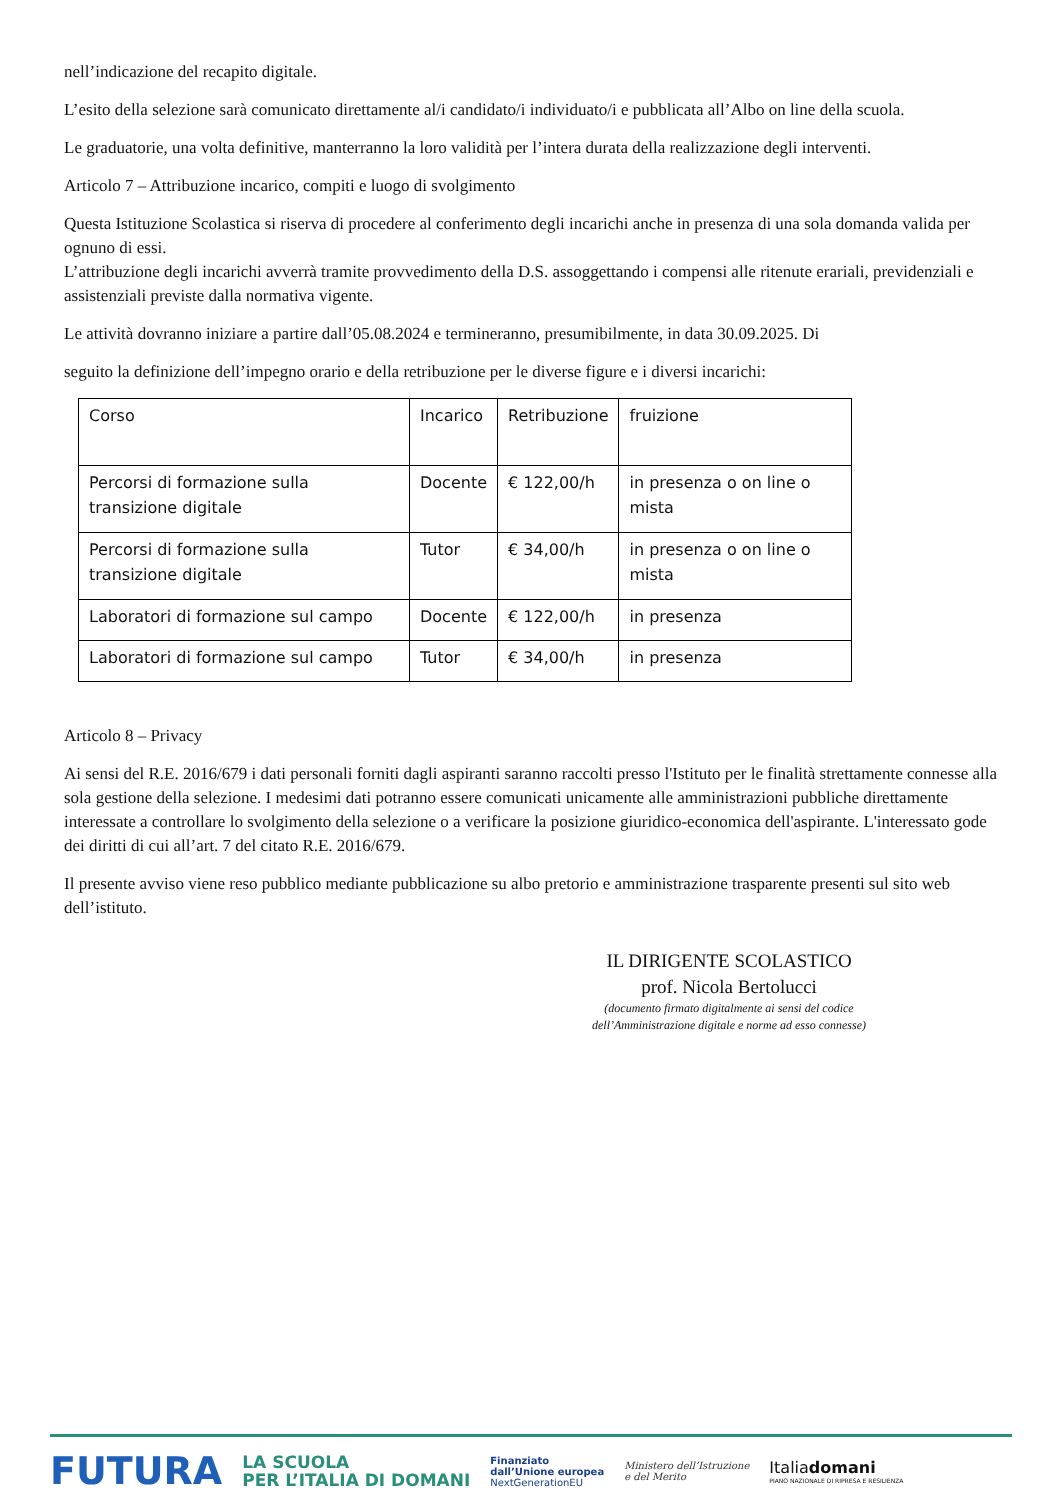nell’indicazione del recapito digitale.
L’esito della selezione sarà comunicato direttamente al/i candidato/i individuato/i e pubblicata all’Albo on line della scuola.
Le graduatorie, una volta definitive, manterranno la loro validità per l’intera durata della realizzazione degli interventi.
Articolo 7 – Attribuzione incarico, compiti e luogo di svolgimento
Questa Istituzione Scolastica si riserva di procedere al conferimento degli incarichi anche in presenza di una sola domanda valida per ognuno di essi.
L’attribuzione degli incarichi avverrà tramite provvedimento della D.S. assoggettando i compensi alle ritenute erariali, previdenziali e assistenziali previste dalla normativa vigente.
Le attività dovranno iniziare a partire dall’05.08.2024 e termineranno, presumibilmente, in data 30.09.2025. Di
seguito la definizione dell’impegno orario e della retribuzione per le diverse figure e i diversi incarichi:
| Corso | Incarico | Retribuzione | fruizione |
| Percorsi di formazione sulla transizione digitale | Docente | € 122,00/h | in presenza o on line o mista |
| Percorsi di formazione sulla transizione digitale | Tutor | € 34,00/h | in presenza o on line o mista |
| Laboratori di formazione sul campo | Docente | € 122,00/h | in presenza |
| Laboratori di formazione sul campo | Tutor | € 34,00/h | in presenza |
Articolo 8 – Privacy
Ai sensi del R.E. 2016/679 i dati personali forniti dagli aspiranti saranno raccolti presso l'Istituto per le finalità strettamente connesse alla sola gestione della selezione. I medesimi dati potranno essere comunicati unicamente alle amministrazioni pubbliche direttamente interessate a controllare lo svolgimento della selezione o a verificare la posizione giuridico-economica dell'aspirante. L'interessato gode dei diritti di cui all’art. 7 del citato R.E. 2016/679.
Il presente avviso viene reso pubblico mediante pubblicazione su albo pretorio e amministrazione trasparente presenti sul sito web dell’istituto.
IL DIRIGENTE SCOLASTICO
prof. Nicola Bertolucci
(documento firmato digitalmente ai sensi del codice dell’Amministrazione digitale e norme ad esso connesse)
FUTURA
LA SCUOLA
PER L’ITALIA DI DOMANI
Finanziato
dall’Unione europea
NextGenerationEU
Ministero dell’Istruzione
e del Merito
Italiadomani
PIANO NAZIONALE DI RIPRESA E RESILIENZA